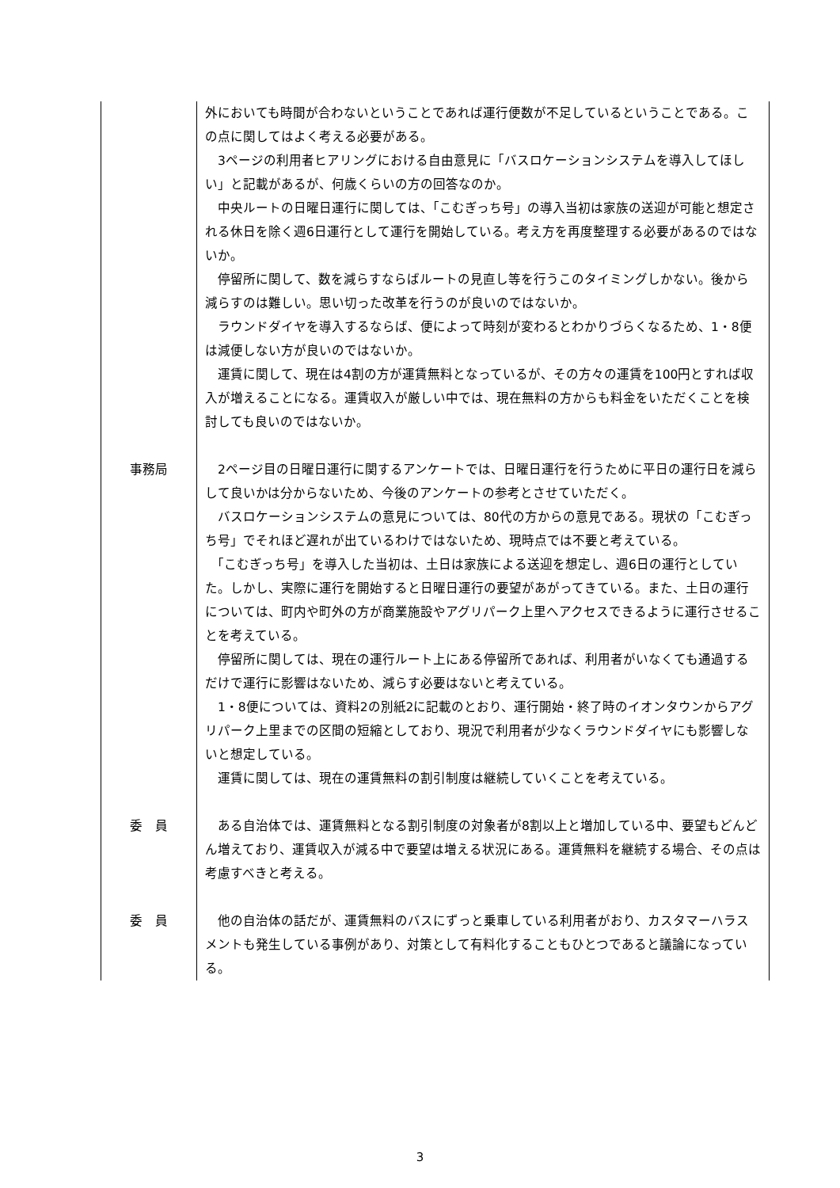| | 外においても時間が合わないということであれば運行便数が不足しているということである。この点に関してはよく考える必要がある。 3ページの利用者ヒアリングにおける自由意見に「バスロケーションシステムを導入してほしい」と記載があるが、何歳くらいの方の回答なのか。 中央ルートの日曜日運行に関しては、「こむぎっち号」の導入当初は家族の送迎が可能と想定される休日を除く週6日運行として運行を開始している。考え方を再度整理する必要があるのではないか。 停留所に関して、数を減らすならばルートの見直し等を行うこのタイミングしかない。後から減らすのは難しい。思い切った改革を行うのが良いのではないか。 ラウンドダイヤを導入するならば、便によって時刻が変わるとわかりづらくなるため、1・8便は減便しない方が良いのではないか。 運賃に関して、現在は4割の方が運賃無料となっているが、その方々の運賃を100円とすれば収入が増えることになる。運賃収入が厳しい中では、現在無料の方からも料金をいただくことを検討しても良いのではないか。 |
| 事務局 | 2ページ目の日曜日運行に関するアンケートでは、日曜日運行を行うために平日の運行日を減らして良いかは分からないため、今後のアンケートの参考とさせていただく。 バスロケーションシステムの意見については、80代の方からの意見である。現状の「こむぎっち号」でそれほど遅れが出ているわけではないため、現時点では不要と考えている。 「こむぎっち号」を導入した当初は、土日は家族による送迎を想定し、週6日の運行としていた。しかし、実際に運行を開始すると日曜日運行の要望があがってきている。また、土日の運行については、町内や町外の方が商業施設やアグリパーク上里へアクセスできるように運行させることを考えている。 停留所に関しては、現在の運行ルート上にある停留所であれば、利用者がいなくても通過するだけで運行に影響はないため、減らす必要はないと考えている。 1・8便については、資料2の別紙2に記載のとおり、運行開始・終了時のイオンタウンからアグリパーク上里までの区間の短縮としており、現況で利用者が少なくラウンドダイヤにも影響しないと想定している。 運賃に関しては、現在の運賃無料の割引制度は継続していくことを考えている。 |
| 委 員 | ある自治体では、運賃無料となる割引制度の対象者が8割以上と増加している中、要望もどんどん増えており、運賃収入が減る中で要望は増える状況にある。運賃無料を継続する場合、その点は考慮すべきと考える。 |
| 委 員 | 他の自治体の話だが、運賃無料のバスにずっと乗車している利用者がおり、カスタマーハラスメントも発生している事例があり、対策として有料化することもひとつであると議論になっている。 |
3